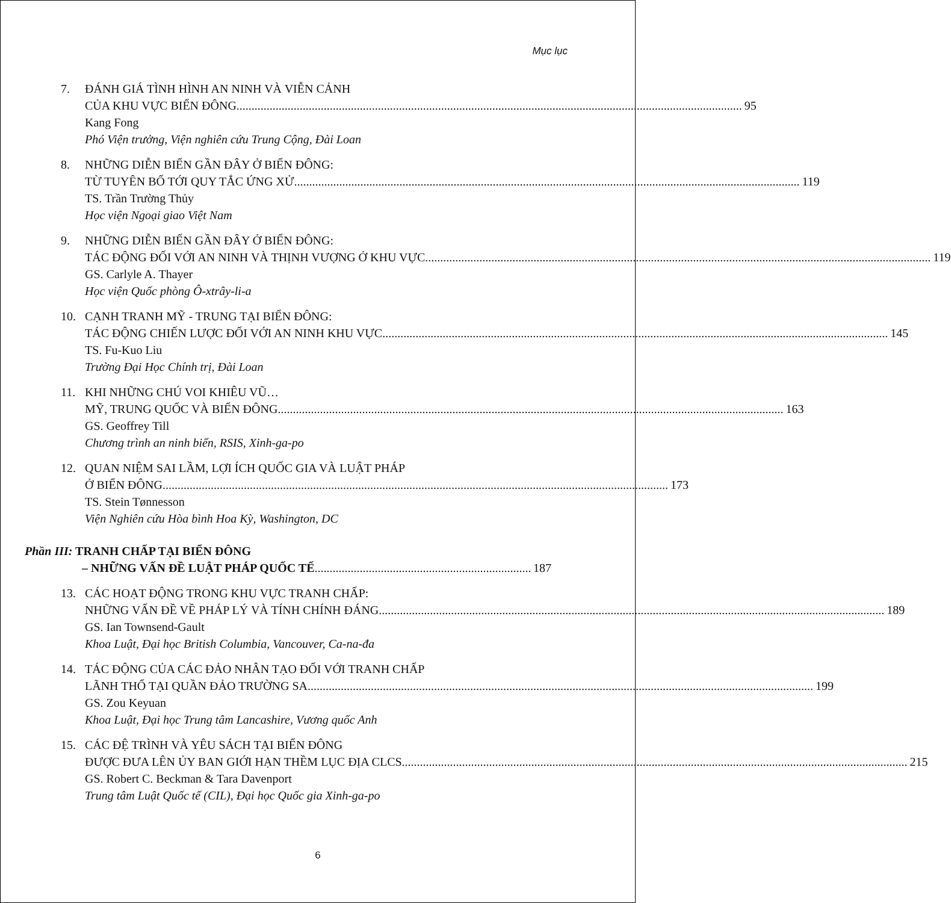Mục lục
7. ĐÁNH GIÁ TÌNH HÌNH AN NINH VÀ VIỄN CẢNH
CỦA KHU VỰC BIỂN ĐÔNG 95
Kang Fong
Phó Viện trưởng, Viện nghiên cứu Trung Cộng, Đài Loan
8. NHỮNG DIỄN BIẾN GẦN ĐÂY Ở BIỂN ĐÔNG:
TỪ TUYÊN BỐ TỚI QUY TẮC ỨNG XỬ 119
TS. Trần Trường Thủy
Học viện Ngoại giao Việt Nam
9. NHỮNG DIỄN BIẾN GẦN ĐÂY Ở BIỂN ĐÔNG:
TÁC ĐỘNG ĐỐI VỚI AN NINH VÀ THỊNH VƯỢNG Ở KHU VỰC 119
GS. Carlyle A. Thayer
Học viện Quốc phòng Ô-xtrây-li-a
10. CẠNH TRANH MỸ - TRUNG TẠI BIỂN ĐÔNG:
TÁC ĐỘNG CHIẾN LƯỢC ĐỐI VỚI AN NINH KHU VỰC 145
TS. Fu-Kuo Liu
Trường Đại Học Chính trị, Đài Loan
11. KHI NHỮNG CHÚ VOI KHIÊU VŨ…
MỸ, TRUNG QUỐC VÀ BIỂN ĐÔNG 163
GS. Geoffrey Till
Chương trình an ninh biển, RSIS, Xinh-ga-po
12. QUAN NIỆM SAI LẦM, LỢI ÍCH QUỐC GIA VÀ LUẬT PHÁP
Ở BIỂN ĐÔNG 173
TS. Stein Tønnesson
Viện Nghiên cứu Hòa bình Hoa Kỳ, Washington, DC
Phần III: TRANH CHẤP TẠI BIỂN ĐÔNG
– NHỮNG VẤN ĐỀ LUẬT PHÁP QUỐC TẾ 187
13. CÁC HOẠT ĐỘNG TRONG KHU VỰC TRANH CHẤP:
NHỮNG VẤN ĐỀ VỀ PHÁP LÝ VÀ TÍNH CHÍNH ĐÁNG 189
GS. Ian Townsend-Gault
Khoa Luật, Đại học British Columbia, Vancouver, Ca-na-đa
14. TÁC ĐỘNG CỦA CÁC ĐẢO NHÂN TẠO ĐỐI VỚI TRANH CHẤP
LÃNH THỔ TẠI QUẦN ĐẢO TRƯỜNG SA 199
GS. Zou Keyuan
Khoa Luật, Đại học Trung tâm Lancashire, Vương quốc Anh
15. CÁC ĐỆ TRÌNH VÀ YÊU SÁCH TẠI BIỂN ĐÔNG
ĐƯỢC ĐƯA LÊN ỦY BAN GIỚI HẠN THỀM LỤC ĐỊA CLCS 215
GS. Robert C. Beckman & Tara Davenport
Trung tâm Luật Quốc tế (CIL), Đại học Quốc gia Xinh-ga-po
6